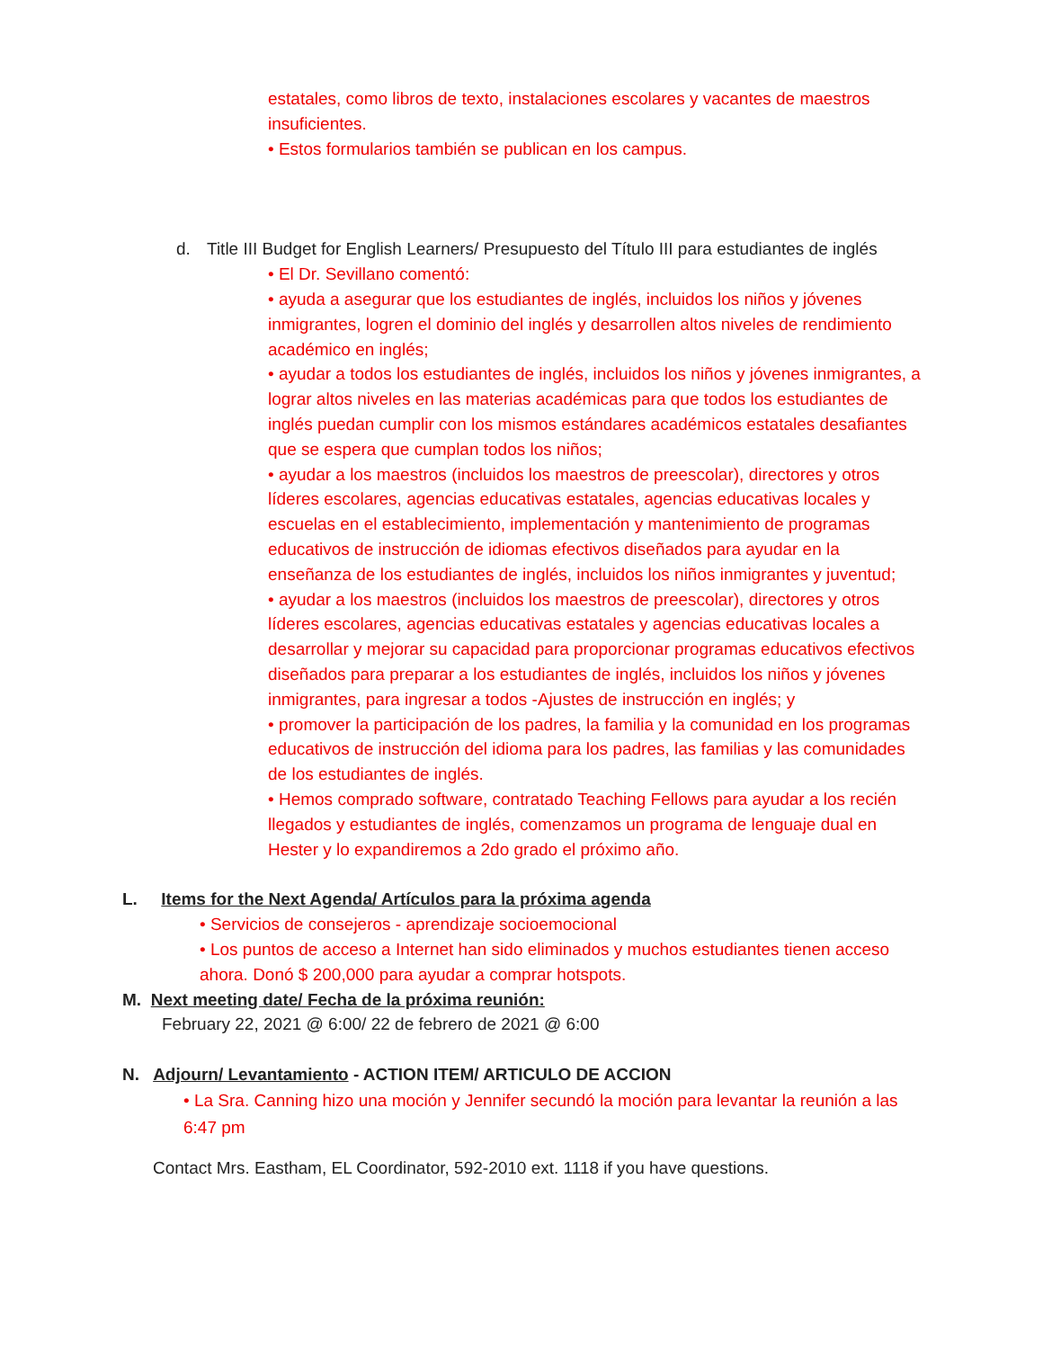estatales, como libros de texto, instalaciones escolares y vacantes de maestros insuficientes.
• Estos formularios también se publican en los campus.
d. Title III Budget for English Learners/ Presupuesto del Título III para estudiantes de inglés
• El Dr. Sevillano comentó:
• ayuda a asegurar que los estudiantes de inglés, incluidos los niños y jóvenes inmigrantes, logren el dominio del inglés y desarrollen altos niveles de rendimiento académico en inglés;
• ayudar a todos los estudiantes de inglés, incluidos los niños y jóvenes inmigrantes, a lograr altos niveles en las materias académicas para que todos los estudiantes de inglés puedan cumplir con los mismos estándares académicos estatales desafiantes que se espera que cumplan todos los niños;
• ayudar a los maestros (incluidos los maestros de preescolar), directores y otros líderes escolares, agencias educativas estatales, agencias educativas locales y escuelas en el establecimiento, implementación y mantenimiento de programas educativos de instrucción de idiomas efectivos diseñados para ayudar en la enseñanza de los estudiantes de inglés, incluidos los niños inmigrantes y juventud;
• ayudar a los maestros (incluidos los maestros de preescolar), directores y otros líderes escolares, agencias educativas estatales y agencias educativas locales a desarrollar y mejorar su capacidad para proporcionar programas educativos efectivos diseñados para preparar a los estudiantes de inglés, incluidos los niños y jóvenes inmigrantes, para ingresar a todos -Ajustes de instrucción en inglés; y
• promover la participación de los padres, la familia y la comunidad en los programas educativos de instrucción del idioma para los padres, las familias y las comunidades de los estudiantes de inglés.
• Hemos comprado software, contratado Teaching Fellows para ayudar a los recién llegados y estudiantes de inglés, comenzamos un programa de lenguaje dual en Hester y lo expandiremos a 2do grado el próximo año.
L. Items for the Next Agenda/ Artículos para la próxima agenda
• Servicios de consejeros - aprendizaje socioemocional
• Los puntos de acceso a Internet han sido eliminados y muchos estudiantes tienen acceso ahora. Donó $ 200,000 para ayudar a comprar hotspots.
M. Next meeting date/ Fecha de la próxima reunión:
February 22, 2021 @ 6:00/ 22 de febrero de 2021 @ 6:00
N. Adjourn/ Levantamiento - ACTION ITEM/ ARTICULO DE ACCION
• La Sra. Canning hizo una moción y Jennifer secundó la moción para levantar la reunión a las 6:47 pm
Contact Mrs. Eastham, EL Coordinator, 592-2010 ext. 1118 if you have questions.